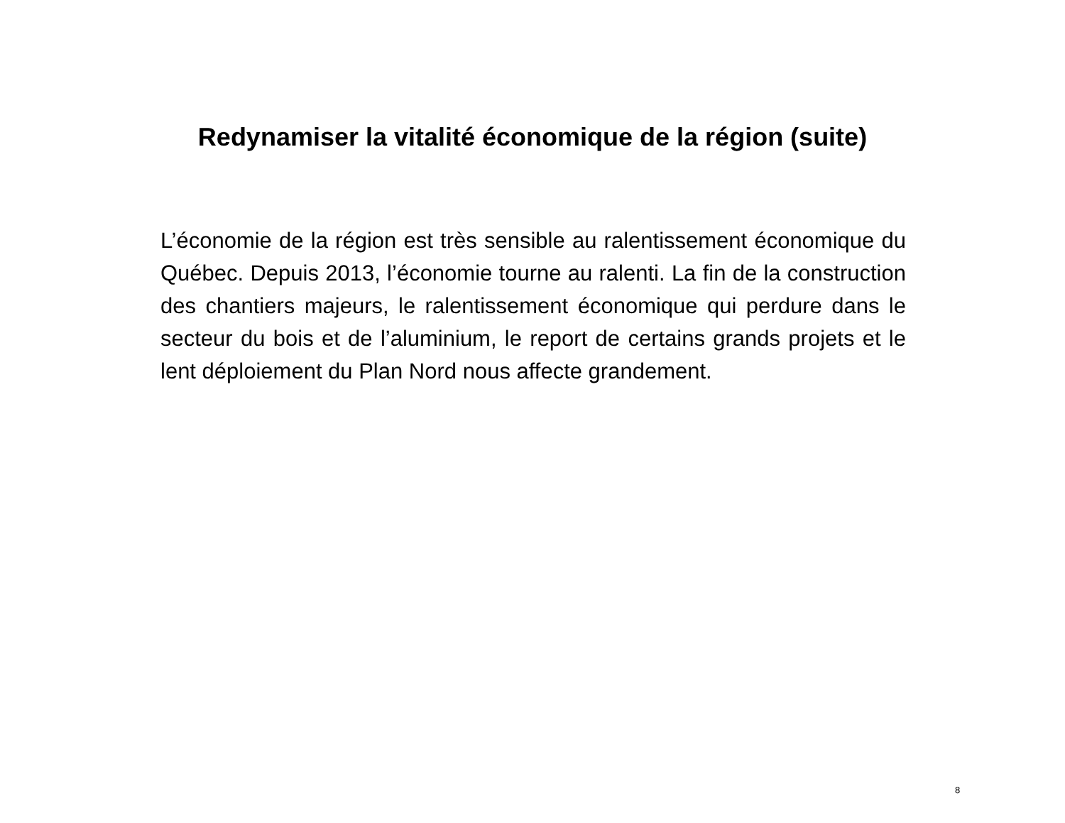Redynamiser la vitalité économique de la région (suite)
L’économie de la région est très sensible au ralentissement économique du Québec. Depuis 2013, l’économie tourne au ralenti. La fin de la construction des chantiers majeurs, le ralentissement économique qui perdure dans le secteur du bois et de l’aluminium, le report de certains grands projets et le lent déploiement du Plan Nord nous affecte grandement.
8